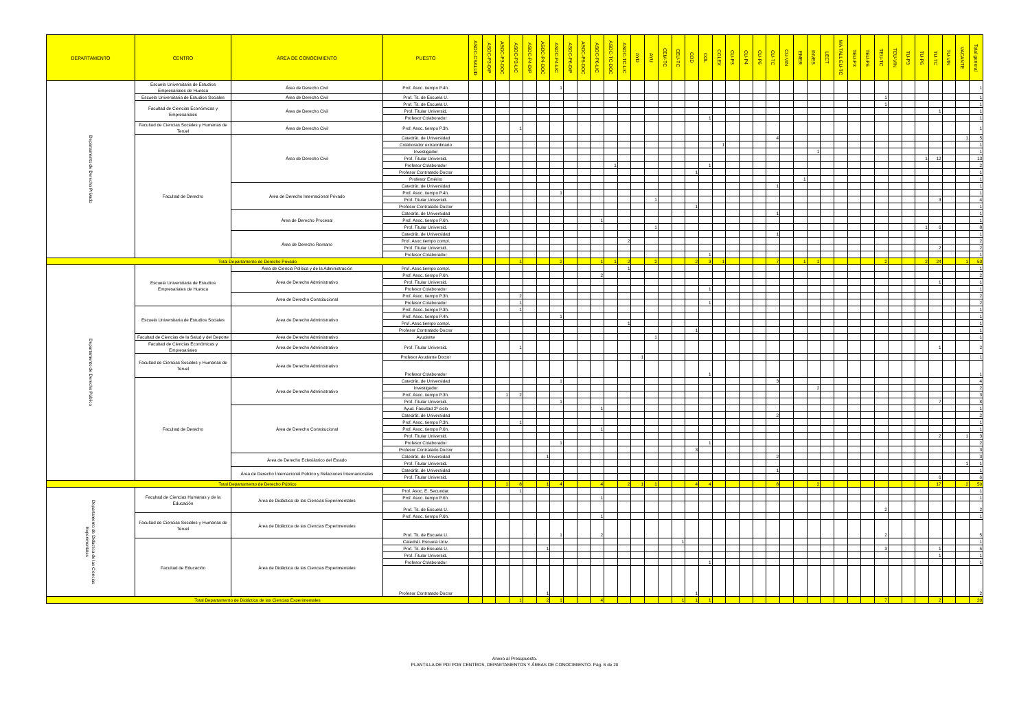| DEPARTAMENTO | CENTRO | ÁREA DE CONOCIMIENTO | PUESTO | ASOC-CSALUD | ASOC-P3-DIP | ASOC-P3-DOC | ASOC-P3-LIC | ASOC-P4-DIP | ASOC-P4-DOC | ASOC-P4-LIC | ASOC-P6-DIP | ASOC-P6-DOC | ASOC-P6-LIC | ASOC-TC-DOC | ASOC-TC-LIC | AYD | AYU | CEM-TC | CEU-TC | COD | COL | COLEX | CU-P3 | CU-P4 | CU-P6 | CU-TC | CU-VIN | EMER | INVES | LECT | MA TALL EU-TC | TEU-P3 | TEU-P6 | TEU-TC | TEU-VIN | TU-P3 | TU-P6 | TU-TC | TU-VIN | VACANTE | Total general |
| --- | --- | --- | --- | --- | --- | --- | --- | --- | --- | --- | --- | --- | --- | --- | --- | --- | --- | --- | --- | --- | --- | --- | --- | --- | --- | --- | --- | --- | --- | --- | --- | --- | --- | --- | --- | --- | --- | --- | --- | --- | --- |
| Departamento de Derecho Privado | Escuela Universitaria de Estudios Empresariales de Huesca | Área de Derecho Civil | Prof. Asoc. tiempo P.4h. | | | | | | | 1 | | | | | | | | | | | | | | | | | | | | | | | | | | | | | | | 1 |
| | Escuela Universitaria de Estudios Sociales | Área de Derecho Civil | Prof. Tit. de Escuela U. | | | | | | | | | | | | | | | | | | | | | | | | | | | | | | | 1 | | | | | | | 1 |
| | Facultad de Ciencias Económicas y Empresariales | Área de Derecho Civil | Prof. Tit. de Escuela U. | | | | | | | | | | | | | | | | | | | | | | | | | | | | | | | 1 | | | | | | | 1 |
| | | | Prof. Titular Universid. | | | | | | | | | | | | | | | | | | | | | | | | | | | | | | | | | | | 1 | | | 1 |
| | | | Profesor Colaborador | | | | | | | | | | | | | | | | | | 1 | | | | | | | | | | | | | | | | | | | | 1 |
| | Facultad de Ciencias Sociales y Humanas de Teruel | Área de Derecho Civil | Prof. Asoc. tiempo P.3h. | | | | 1 | | | | | | | | | | | | | | | | | | | | | | | | | | | | | | | | | | 1 |
| | Facultad de Derecho | Área de Derecho Civil | Catedrát. de Universidad | | | | | | | | | | | | | | | | | | | | | | | 4 | | | | | | | | | | | | | | 1 | 5 |
| | | | Colaborador extraordinario | | | | | | | | | | | | | | | | | | | 1 | | | | | | | | | | | | | | | | | | | 1 |
| | | | Investigador | | | | | | | | | | | | | | | | | | | | | | | | | | 1 | | | | | | | | | | | | 1 |
| | | | Prof. Titular Universid. | | | | | | | | | | | | | | | | | | | | | | | | | | | | | | | | | | 1 | 12 | | | 13 |
| | | | Profesor Colaborador | | | | | | | | | | | 1 | | | | | | | 1 | | | | | | | | | | | | | | | | | | | | 2 |
| | | | Profesor Contratado Doctor | | | | | | | | | | | | | | | | | 1 | | | | | | | | | | | | | | | | | | | | | 1 |
| | | | Profesor Emérito | | | | | | | | | | | | | | | | | | | | | | | | | 1 | | | | | | | | | | | | | 1 |
| | | Área de Derecho Internacional Privado | Catedrát. de Universidad | | | | | | | | | | | | | | | | | | | | | | | 1 | | | | | | | | | | | | | | | 1 |
| | | | Prof. Asoc. tiempo P.4h. | | | | | | | 1 | | | | | | | | | | | | | | | | | | | | | | | | | | | | | | | 1 |
| | | | Prof. Titular Universid. | | | | | | | | | | | | | | 1 | | | | | | | | | | | | | | | | | | | | | 3 | | | 4 |
| | | | Profesor Contratado Doctor | | | | | | | | | | | | | | | | | 1 | | | | | | | | | | | | | | | | | | | | | 1 |
| | | Área de Derecho Procesal | Catedrát. de Universidad | | | | | | | | | | | | | | | | | | | | | | | 1 | | | | | | | | | | | | | | | 1 |
| | | | Prof. Asoc. tiempo P.6h. | | | | | | | | | | 1 | | | | | | | | | | | | | | | | | | | | | | | | | | | | 1 |
| | | | Prof. Titular Universid. | | | | | | | | | | | | | | 1 | | | | | | | | | | | | | | | | | | | | 1 | 6 | | | 8 |
| | | Área de Derecho Romano | Catedrát. de Universidad | | | | | | | | | | | | | | | | | | | | | | | 1 | | | | | | | | | | | | | | | 1 |
| | | | Prof. Asoc.tiempo compl. | | | | | | | | | | | | 2 | | | | | | | | | | | | | | | | | | | | | | | | | | 2 |
| | | | Prof. Titular Universid. | | | | | | | | | | | | | | | | | | | | | | | | | | | | | | | | | | | 2 | | | 2 |
| | | | Profesor Colaborador | | | | | | | | | | | | | | | | | | 1 | | | | | | | | | | | | | | | | | | | | 1 |
| Total Departamento de Derecho Privado | | | | | | | 1 | | | 2 | | | 1 | 1 | 2 | | 2 | | | 2 | 3 | 1 | | | | 7 | | 1 | 1 | | | | | 2 | | | 2 | 24 | | 1 | 53 |
| Departamento de Derecho Público | Escuela Universitaria de Estudios Empresariales de Huesca | Área de Ciencia Política y de la Administración | Prof. Asoc.tiempo compl. | | | | | | | | | | | | 1 | | | | | | | | | | | | | | | | | | | | | | | | | | 1 |
| | | Área de Derecho Administrativo | Prof. Asoc. tiempo P.6h. | | | | | | | | | | 2 | | | | | | | | | | | | | | | | | | | | | | | | | | | | 2 |
| | | | Prof. Titular Universid. | | | | | | | | | | | | | | | | | | | | | | | | | | | | | | | | | | | 1 | | | 1 |
| | | | Profesor Colaborador | | | | | | | | | | | | | | | | | | 1 | | | | | | | | | | | | | | | | | | | | 1 |
| | | Área de Derecho Constitucional | Prof. Asoc. tiempo P.3h. | | | | 2 | | | | | | | | | | | | | | | | | | | | | | | | | | | | | | | | | | 2 |
| | | | Profesor Colaborador | | | | 1 | | | | | | | | | | | | | | 1 | | | | | | | | | | | | | | | | | | | | 2 |
| | Escuela Universitaria de Estudios Sociales | Área de Derecho Administrativo | Prof. Asoc. tiempo P.3h. | | | | 1 | | | | | | | | | | | | | | | | | | | | | | | | | | | | | | | | | | 1 |
| | | | Prof. Asoc. tiempo P.4h. | | | | | | | 1 | | | | | | | | | | | | | | | | | | | | | | | | | | | | | | | 1 |
| | | | Prof. Asoc.tiempo compl. | | | | | | | | | | | | 1 | | | | | | | | | | | | | | | | | | | | | | | | | | 1 |
| | | | Profesor Contratado Doctor | | | | | | | | | | | | | | | | | 1 | | | | | | | | | | | | | | | | | | | | | 1 |
| | Facultad de Ciencias de la Salud y del Deporte | Área de Derecho Administrativo | Ayudante | | | | | | | | | | | | | | 1 | | | | | | | | | | | | | | | | | | | | | | | | 1 |
| | Facultad de Ciencias Económicas y Empresariales | Área de Derecho Administrativo | Prof. Titular Universid. | | | | 1 | | | | | | | | | | | | | | | | | | | | | | | | | | | | | | | 1 | | | 2 |
| | Facultad de Ciencias Sociales y Humanas de Teruel | Área de Derecho Administrativo | Profesor Ayudante Doctor | | | | | | | | | | | | | 1 | | | | | | | | | | | | | | | | | | | | | | | | | 1 |
| | | | Profesor Colaborador | | | | | | | | | | | | | | | | | | 1 | | | | | | | | | | | | | | | | | | | | 1 |
| | Facultad de Derecho | Área de Derecho Administrativo | Catedrát. de Universidad | | | | | | | 1 | | | | | | | | | | | | | | | | 3 | | | | | | | | | | | | | | | 4 |
| | | | Investigador | | | | | | | | | | | | | | | | | | | | | | | | | | 2 | | | | | | | | | | | | 2 |
| | | | Prof. Asoc. tiempo P.3h. | | | 1 | 2 | | | | | | | | | | | | | | | | | | | | | | | | | | | | | | | | | | 3 |
| | | | Prof. Titular Universid. | | | | | | | 1 | | | | | | | | | | | | | | | | | | | | | | | | | | | | 7 | | | 8 |
| | | Área de Derecho Constitucional | Ayud. Facultad 2º ciclo | | | | | | | | | | 1 | | | | | | | | | | | | | | | | | | | | | | | | | | | | 1 |
| | | | Catedrát. de Universidad | | | | | | | | | | | | | | | | | | | | | | | 2 | | | | | | | | | | | | | | | 2 |
| | | | Prof. Asoc. tiempo P.3h. | | | | 1 | | | | | | | | | | | | | | | | | | | | | | | | | | | | | | | | | | 1 |
| | | | Prof. Asoc. tiempo P.6h. | | | | | | | | | | 1 | | | | | | | | | | | | | | | | | | | | | | | | | | | | 1 |
| | | | Prof. Titular Universid. | | | | | | | | | | | | | | | | | | | | | | | | | | | | | | | | | | | 2 | | 1 | 3 |
| | | | Profesor Colaborador | | | | | | | 1 | | | | | | | | | | | 1 | | | | | | | | | | | | | | | | | | | | 2 |
| | | | Profesor Contratado Doctor | | | | | | | | | | | | | | | | | 3 | | | | | | | | | | | | | | | | | | | | | 3 |
| | | Área de Derecho Eclesiástico del Estado | Catedrát. de Universidad | | | | | | 1 | | | | | | | | | | | | | | | | | 2 | | | | | | | | | | | | | | | 3 |
| | | | Prof. Titular Universid. | | | | | | | | | | | | | | | | | | | | | | | | | | | | | | | | | | | | | 1 | 1 |
| | | Área de Derecho Internacional Público y Relaciones Internacionales | Catedrát. de Universidad | | | | | | | | | | | | | | | | | | | | | | | 1 | | | | | | | | | | | | | | | 1 |
| | | | Prof. Titular Universid. | | | | | | | | | | | | | | | | | | | | | | | | | | | | | | | | | | | 6 | | | 6 |
| Total Departamento de Derecho Público | | | | | | 1 | 8 | | 1 | 4 | | | 4 | | 2 | 1 | 1 | | | 4 | 4 | | | | | 8 | | | 2 | | | | | | | | | 17 | | 2 | 59 |
| Departamento de Didáctica de las Ciencias Experimentales | Facultad de Ciencias Humanas y de la Educación | Área de Didáctica de las Ciencias Experimentales | Prof. Asoc. E. Secundar. | | | | 1 | | | | | | | | | | | | | | | | | | | | | | | | | | | | | | | | | | 1 |
| | | | Prof. Asoc. tiempo P.6h. | | | | | | | | | | 1 | | | | | | | | | | | | | | | | | | | | | | | | | | | | 1 |
| | | | Prof. Tit. de Escuela U. | | | | | | | | | | | | | | | | | | | | | | | | | | | | | | | 2 | | | | | | | 2 |
| | Facultad de Ciencias Sociales y Humanas de Teruel | Área de Didáctica de las Ciencias Experimentales | Prof. Asoc. tiempo P.6h. | | | | | | | | | | 1 | | | | | | | | | | | | | | | | | | | | | | | | | | | | 1 |
| | | | Prof. Tit. de Escuela U. | | | | | | | 1 | | | 2 | | | | | | | | | | | | | | | | | | | | | 2 | | | | | | | 5 |
| | Facultad de Educación | Área de Didáctica de las Ciencias Experimentales | Catedrát. Escuela Univ. | | | | | | | | | | | | | | | | 1 | | | | | | | | | | | | | | | | | | | | | | 1 |
| | | | Prof. Tit. de Escuela U. | | | | | | 1 | | | | | | | | | | | | | | | | | | | | | | | | | 3 | | | | 1 | | | 5 |
| | | | Prof. Titular Universid. | | | | | | | | | | | | | | | | | | | | | | | | | | | | | | | | | | | 1 | | | 1 |
| | | | Profesor Colaborador | | | | | | | | | | | | | | | | | | 1 | | | | | | | | | | | | | | | | | | | | 1 |
| | | | Profesor Contratado Doctor | | | | | | 1 | | | | | | | | | | | 1 | | | | | | | | | | | | | | | | | | | | | 2 |
| Total Departamento de Didáctica de las Ciencias Experimentales | | | | | | | 1 | | 2 | 1 | | | 4 | | | | | | 1 | 1 | 1 | | | | | | | | | | | | | 7 | | | | 2 | | | 20 |
Anexo al Presupuesto.
PLANTILLA DE PDI POR CENTROS, DEPARTAMENTOS Y ÁREAS DE CONOCIMIENTO. Pág. 6 de 20